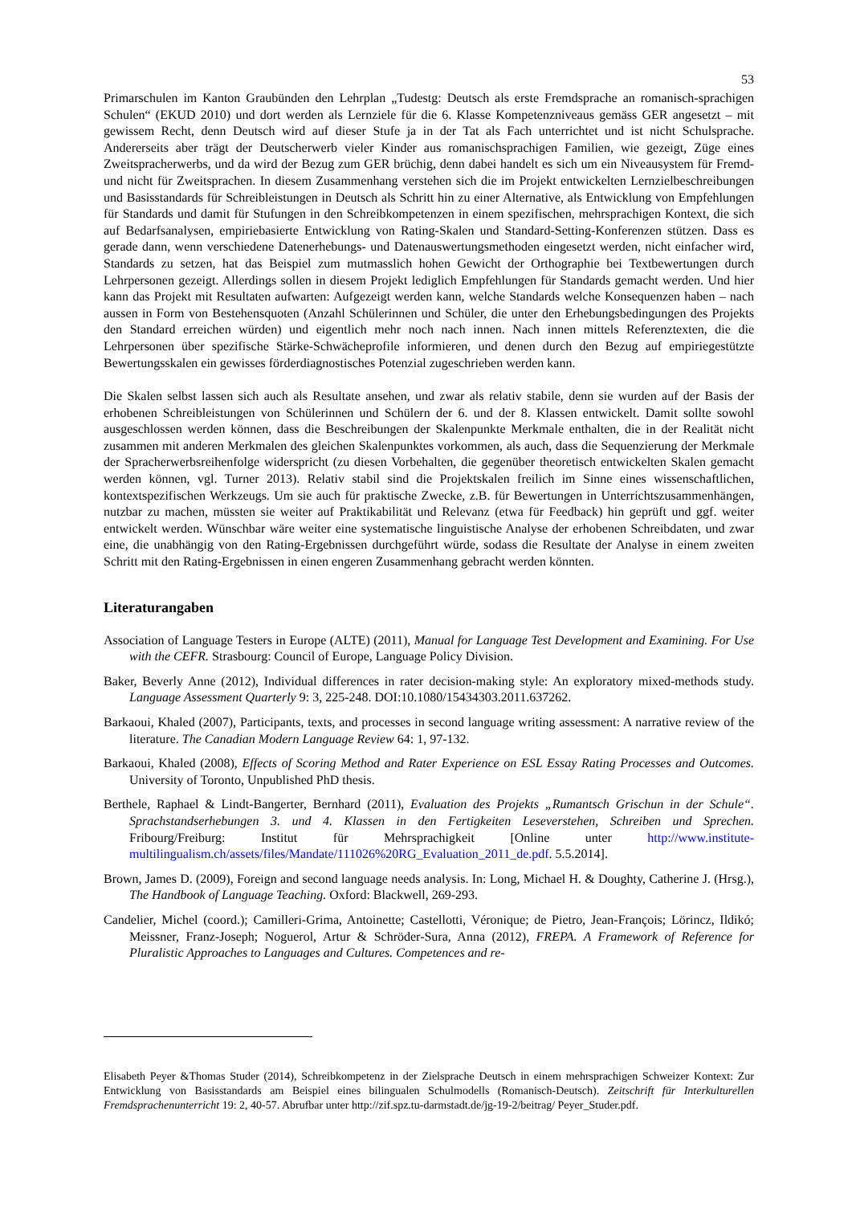53
Primarschulen im Kanton Graubünden den Lehrplan „Tudestg: Deutsch als erste Fremdsprache an romanisch-sprachigen Schulen“ (EKUD 2010) und dort werden als Lernziele für die 6. Klasse Kompetenzniveaus gemäss GER angesetzt – mit gewissem Recht, denn Deutsch wird auf dieser Stufe ja in der Tat als Fach unterrichtet und ist nicht Schulsprache. Andererseits aber trägt der Deutscherwerb vieler Kinder aus romanischsprachigen Familien, wie gezeigt, Züge eines Zweitspracherwerbs, und da wird der Bezug zum GER brüchig, denn dabei handelt es sich um ein Niveausystem für Fremd- und nicht für Zweitsprachen. In diesem Zusammenhang verstehen sich die im Projekt entwickelten Lernzielbeschreibungen und Basisstandards für Schreibleistungen in Deutsch als Schritt hin zu einer Alternative, als Entwicklung von Empfehlungen für Standards und damit für Stufungen in den Schreibkompetenzen in einem spezifischen, mehrsprachigen Kontext, die sich auf Bedarfsanalysen, empiriebasierte Entwicklung von Rating-Skalen und Standard-Setting-Konferenzen stützen. Dass es gerade dann, wenn verschiedene Datenerhebungs- und Datenauswertungsmethoden eingesetzt werden, nicht einfacher wird, Standards zu setzen, hat das Beispiel zum mutmasslich hohen Gewicht der Orthographie bei Textbewertungen durch Lehrpersonen gezeigt. Allerdings sollen in diesem Projekt lediglich Empfehlungen für Standards gemacht werden. Und hier kann das Projekt mit Resultaten aufwarten: Aufgezeigt werden kann, welche Standards welche Konsequenzen haben – nach aussen in Form von Bestehensquoten (Anzahl Schülerinnen und Schüler, die unter den Erhebungsbedingungen des Projekts den Standard erreichen würden) und eigentlich mehr noch nach innen. Nach innen mittels Referenztexten, die die Lehrpersonen über spezifische Stärke-Schwächeprofile informieren, und denen durch den Bezug auf empiriegestützte Bewertungsskalen ein gewisses förderdiagnostisches Potenzial zugeschrieben werden kann.
Die Skalen selbst lassen sich auch als Resultate ansehen, und zwar als relativ stabile, denn sie wurden auf der Basis der erhobenen Schreibleistungen von Schülerinnen und Schülern der 6. und der 8. Klassen entwickelt. Damit sollte sowohl ausgeschlossen werden können, dass die Beschreibungen der Skalenpunkte Merkmale enthalten, die in der Realität nicht zusammen mit anderen Merkmalen des gleichen Skalenpunktes vorkommen, als auch, dass die Sequenzierung der Merkmale der Spracherwerbsreihenfolge widerspricht (zu diesen Vorbehalten, die gegenüber theoretisch entwickelten Skalen gemacht werden können, vgl. Turner 2013). Relativ stabil sind die Projektskalen freilich im Sinne eines wissenschaftlichen, kontextspezifischen Werkzeugs. Um sie auch für praktische Zwecke, z.B. für Bewertungen in Unterrichtszusammenhängen, nutzbar zu machen, müssten sie weiter auf Praktikabilität und Relevanz (etwa für Feedback) hin geprüft und ggf. weiter entwickelt werden. Wünschbar wäre weiter eine systematische linguistische Analyse der erhobenen Schreibdaten, und zwar eine, die unabhängig von den Rating-Ergebnissen durchgeführt würde, sodass die Resultate der Analyse in einem zweiten Schritt mit den Rating-Ergebnissen in einen engeren Zusammenhang gebracht werden könnten.
Literaturangaben
Association of Language Testers in Europe (ALTE) (2011), Manual for Language Test Development and Examining. For Use with the CEFR. Strasbourg: Council of Europe, Language Policy Division.
Baker, Beverly Anne (2012), Individual differences in rater decision-making style: An exploratory mixed-methods study. Language Assessment Quarterly 9: 3, 225-248. DOI:10.1080/15434303.2011.637262.
Barkaoui, Khaled (2007), Participants, texts, and processes in second language writing assessment: A narrative review of the literature. The Canadian Modern Language Review 64: 1, 97-132.
Barkaoui, Khaled (2008), Effects of Scoring Method and Rater Experience on ESL Essay Rating Processes and Outcomes. University of Toronto, Unpublished PhD thesis.
Berthele, Raphael & Lindt-Bangerter, Bernhard (2011), Evaluation des Projekts „Rumantsch Grischun in der Schule“. Sprachstandserhebungen 3. und 4. Klassen in den Fertigkeiten Leseverstehen, Schreiben und Sprechen. Fribourg/Freiburg: Institut für Mehrsprachigkeit [Online unter http://www.institute-multilingualism.ch/assets/files/Mandate/111026%20RG_Evaluation_2011_de.pdf. 5.5.2014].
Brown, James D. (2009), Foreign and second language needs analysis. In: Long, Michael H. & Doughty, Catherine J. (Hrsg.), The Handbook of Language Teaching. Oxford: Blackwell, 269-293.
Candelier, Michel (coord.); Camilleri-Grima, Antoinette; Castellotti, Véronique; de Pietro, Jean-François; Lörincz, Ildikó; Meissner, Franz-Joseph; Noguerol, Artur & Schröder-Sura, Anna (2012), FREPA. A Framework of Reference for Pluralistic Approaches to Languages and Cultures. Competences and re-
Elisabeth Peyer &Thomas Studer (2014), Schreibkompetenz in der Zielsprache Deutsch in einem mehrsprachigen Schweizer Kontext: Zur Entwicklung von Basisstandards am Beispiel eines bilingualen Schulmodells (Romanisch-Deutsch). Zeitschrift für Interkulturellen Fremdsprachenunterricht 19: 2, 40-57. Abrufbar unter http://zif.spz.tu-darmstadt.de/jg-19-2/beitrag/ Peyer_Studer.pdf.